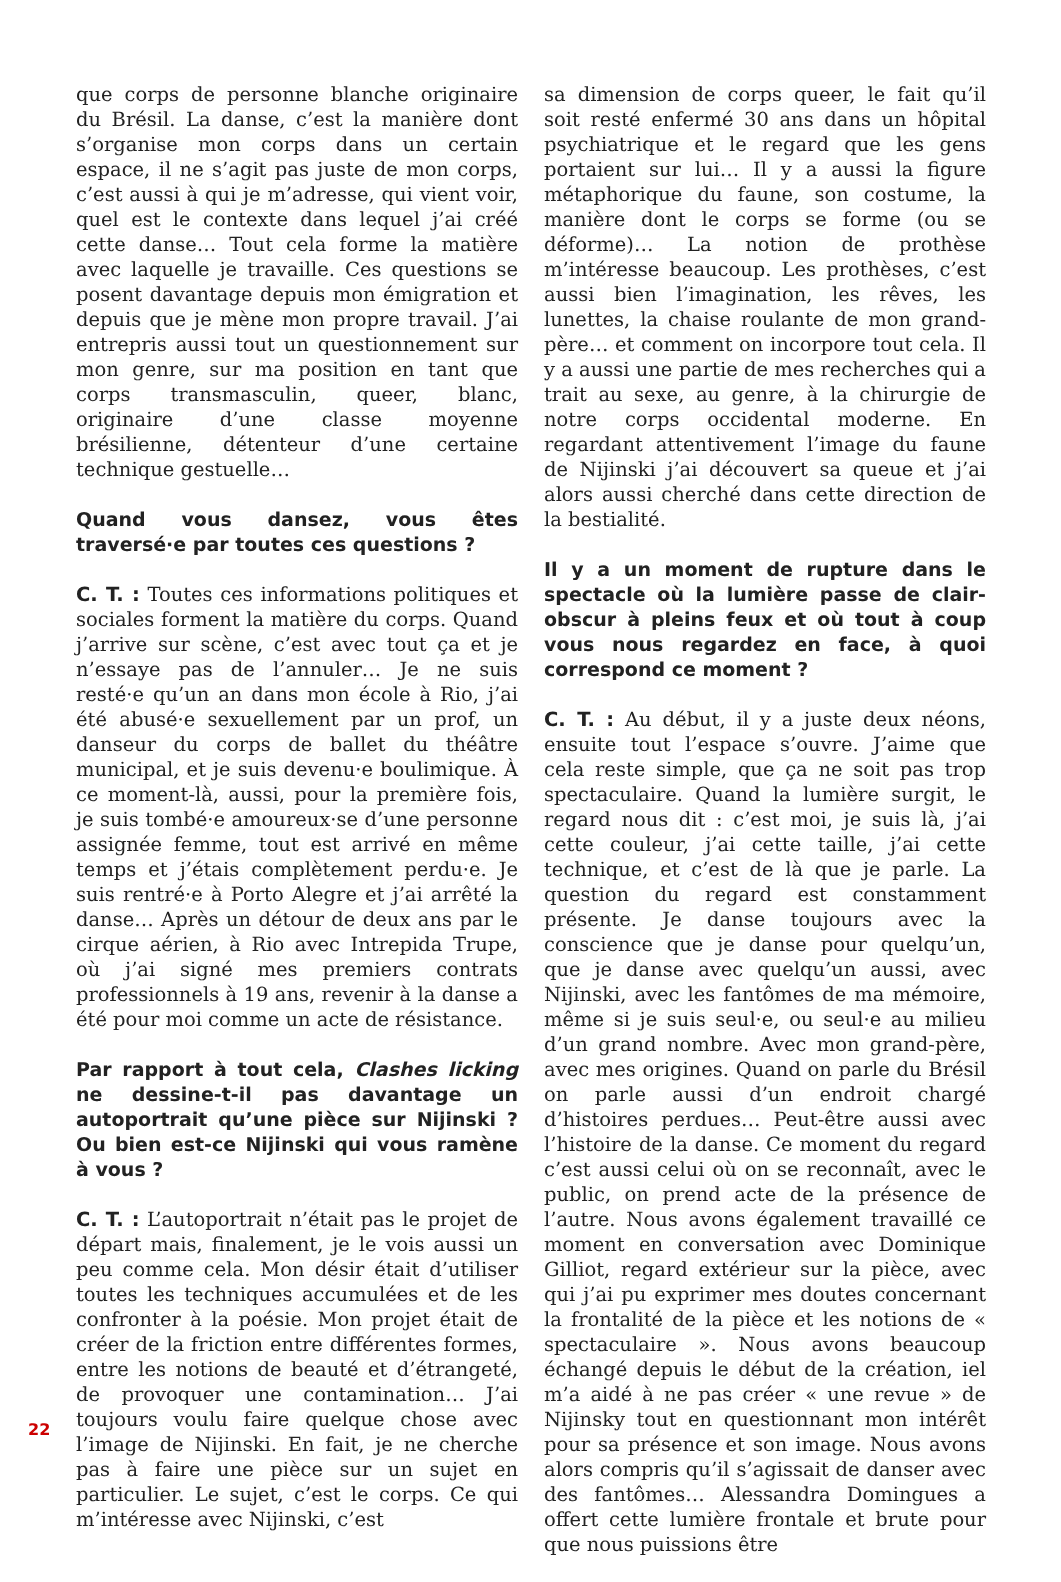que corps de personne blanche originaire du Brésil. La danse, c’est la manière dont s’organise mon corps dans un certain espace, il ne s’agit pas juste de mon corps, c’est aussi à qui je m’adresse, qui vient voir, quel est le contexte dans lequel j’ai créé cette danse… Tout cela forme la matière avec laquelle je travaille. Ces questions se posent davantage depuis mon émigration et depuis que je mène mon propre travail. J’ai entrepris aussi tout un questionnement sur mon genre, sur ma position en tant que corps transmasculin, queer, blanc, originaire d’une classe moyenne brésilienne, détenteur d’une certaine technique gestuelle…
Quand vous dansez, vous êtes traversé·e par toutes ces questions ?
C. T. : Toutes ces informations politiques et sociales forment la matière du corps. Quand j’arrive sur scène, c’est avec tout ça et je n’essaye pas de l’annuler… Je ne suis resté·e qu’un an dans mon école à Rio, j’ai été abusé·e sexuellement par un prof, un danseur du corps de ballet du théâtre municipal, et je suis devenu·e boulimique. À ce moment-là, aussi, pour la première fois, je suis tombé·e amoureux·se d’une personne assignée femme, tout est arrivé en même temps et j’étais complètement perdu·e. Je suis rentré·e à Porto Alegre et j’ai arrêté la danse… Après un détour de deux ans par le cirque aérien, à Rio avec Intrepida Trupe, où j’ai signé mes premiers contrats professionnels à 19 ans, revenir à la danse a été pour moi comme un acte de résistance.
Par rapport à tout cela, Clashes licking ne dessine-t-il pas davantage un autoportrait qu’une pièce sur Nijinski ? Ou bien est-ce Nijinski qui vous ramène à vous ?
C. T. : L’autoportrait n’était pas le projet de départ mais, finalement, je le vois aussi un peu comme cela. Mon désir était d’utiliser toutes les techniques accumulées et de les confronter à la poésie. Mon projet était de créer de la friction entre différentes formes, entre les notions de beauté et d’étrangeté, de provoquer une contamination… J’ai toujours voulu faire quelque chose avec l’image de Nijinski. En fait, je ne cherche pas à faire une pièce sur un sujet en particulier. Le sujet, c’est le corps. Ce qui m’intéresse avec Nijinski, c’est
sa dimension de corps queer, le fait qu’il soit resté enfermé 30 ans dans un hôpital psychiatrique et le regard que les gens portaient sur lui… Il y a aussi la figure métaphorique du faune, son costume, la manière dont le corps se forme (ou se déforme)… La notion de prothèse m’intéresse beaucoup. Les prothèses, c’est aussi bien l’imagination, les rêves, les lunettes, la chaise roulante de mon grand-père… et comment on incorpore tout cela. Il y a aussi une partie de mes recherches qui a trait au sexe, au genre, à la chirurgie de notre corps occidental moderne. En regardant attentivement l’image du faune de Nijinski j’ai découvert sa queue et j’ai alors aussi cherché dans cette direction de la bestialité.
Il y a un moment de rupture dans le spectacle où la lumière passe de clair-obscur à pleins feux et où tout à coup vous nous regardez en face, à quoi correspond ce moment ?
C. T. : Au début, il y a juste deux néons, ensuite tout l’espace s’ouvre. J’aime que cela reste simple, que ça ne soit pas trop spectaculaire. Quand la lumière surgit, le regard nous dit : c’est moi, je suis là, j’ai cette couleur, j’ai cette taille, j’ai cette technique, et c’est de là que je parle. La question du regard est constamment présente. Je danse toujours avec la conscience que je danse pour quelqu’un, que je danse avec quelqu’un aussi, avec Nijinski, avec les fantômes de ma mémoire, même si je suis seul·e, ou seul·e au milieu d’un grand nombre. Avec mon grand-père, avec mes origines. Quand on parle du Brésil on parle aussi d’un endroit chargé d’histoires perdues… Peut-être aussi avec l’histoire de la danse. Ce moment du regard c’est aussi celui où on se reconnaît, avec le public, on prend acte de la présence de l’autre. Nous avons également travaillé ce moment en conversation avec Dominique Gilliot, regard extérieur sur la pièce, avec qui j’ai pu exprimer mes doutes concernant la frontalité de la pièce et les notions de « spectaculaire ». Nous avons beaucoup échangé depuis le début de la création, iel m’a aidé à ne pas créer « une revue » de Nijinsky tout en questionnant mon intérêt pour sa présence et son image. Nous avons alors compris qu’il s’agissait de danser avec des fantômes… Alessandra Domingues a offert cette lumière frontale et brute pour que nous puissions être
22